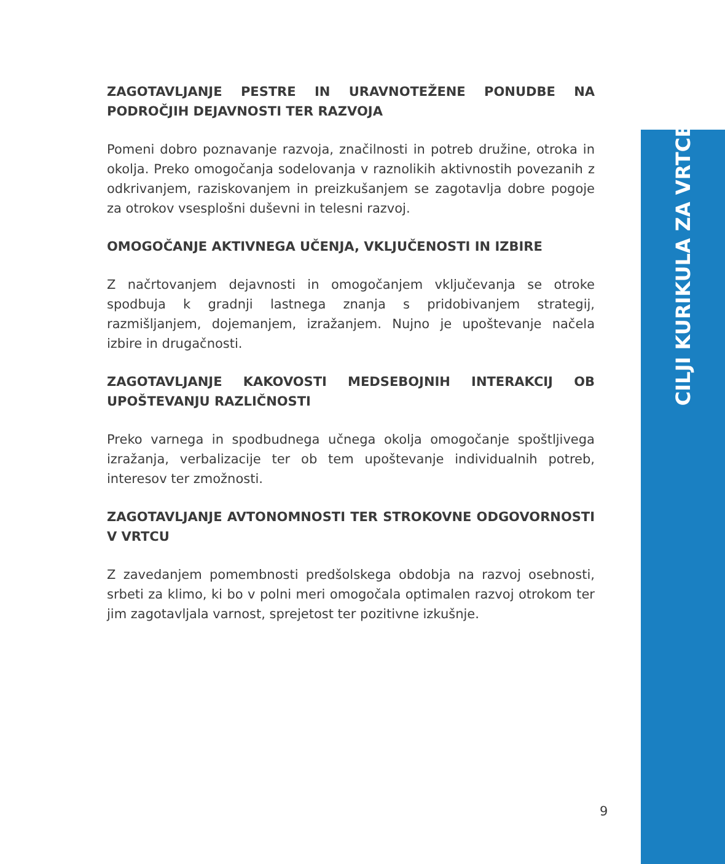ZAGOTAVLJANJE PESTRE IN URAVNOTEŽENE PONUDBE NA PODROČJIH DEJAVNOSTI TER RAZVOJA
Pomeni dobro poznavanje razvoja, značilnosti in potreb družine, otroka in okolja. Preko omogočanja sodelovanja v raznolikih aktivnostih povezanih z odkrivanjem, raziskovanjem in preizkušanjem se zagotavlja dobre pogoje za otrokov vsesplošni duševni in telesni razvoj.
OMOGOČANJE AKTIVNEGA UČENJA, VKLJUČENOSTI IN IZBIRE
Z načrtovanjem dejavnosti in omogočanjem vključevanja se otroke spodbuja k gradnji lastnega znanja s pridobivanjem strategij, razmišljanjem, dojemanjem, izražanjem. Nujno je upoštevanje načela izbire in drugačnosti.
ZAGOTAVLJANJE KAKOVOSTI MEDSEBOJNIH INTERAKCIJ OB UPOŠTEVANJU RAZLIČNOSTI
Preko varnega in spodbudnega učnega okolja omogočanje spoštljivega izražanja, verbalizacije ter ob tem upoštevanje individualnih potreb, interesov ter zmožnosti.
ZAGOTAVLJANJE AVTONOMNOSTI TER STROKOVNE ODGOVORNOSTI V VRTCU
Z zavedanjem pomembnosti predšolskega obdobja na razvoj osebnosti, srbeti za klimo, ki bo v polni meri omogočala optimalen razvoj otrokom ter jim zagotavljala varnost, sprejetost ter pozitivne izkušnje.
9
CILJI KURIKULA ZA VRTCE